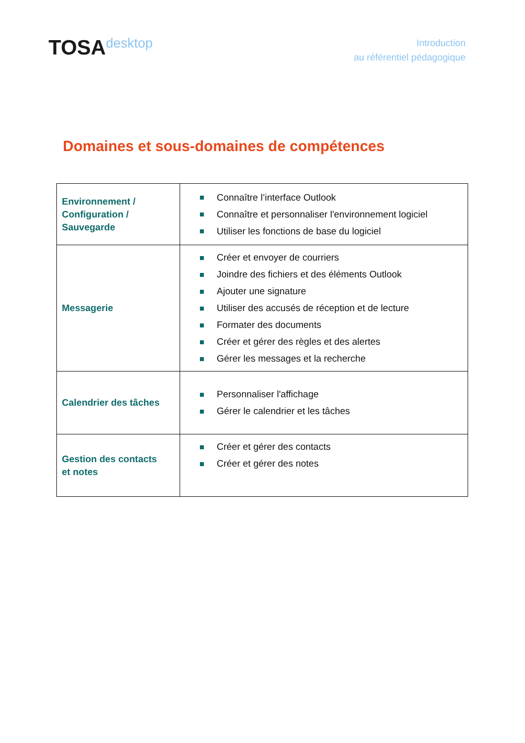TOSAdesktop
Introduction
au référentiel pédagogique
Domaines et sous-domaines de compétences
| Environnement / Configuration / Sauvegarde | Connaître l’interface Outlook Connaître et personnaliser l'environnement logiciel Utiliser les fonctions de base du logiciel |
| Messagerie | Créer et envoyer de courriers Joindre des fichiers et des éléments Outlook Ajouter une signature Utiliser des accusés de réception et de lecture Formater des documents Créer et gérer des règles et des alertes Gérer les messages et la recherche |
| Calendrier des tâches | Personnaliser l'affichage Gérer le calendrier et les tâches |
| Gestion des contacts et notes | Créer et gérer des contacts Créer et gérer des notes |